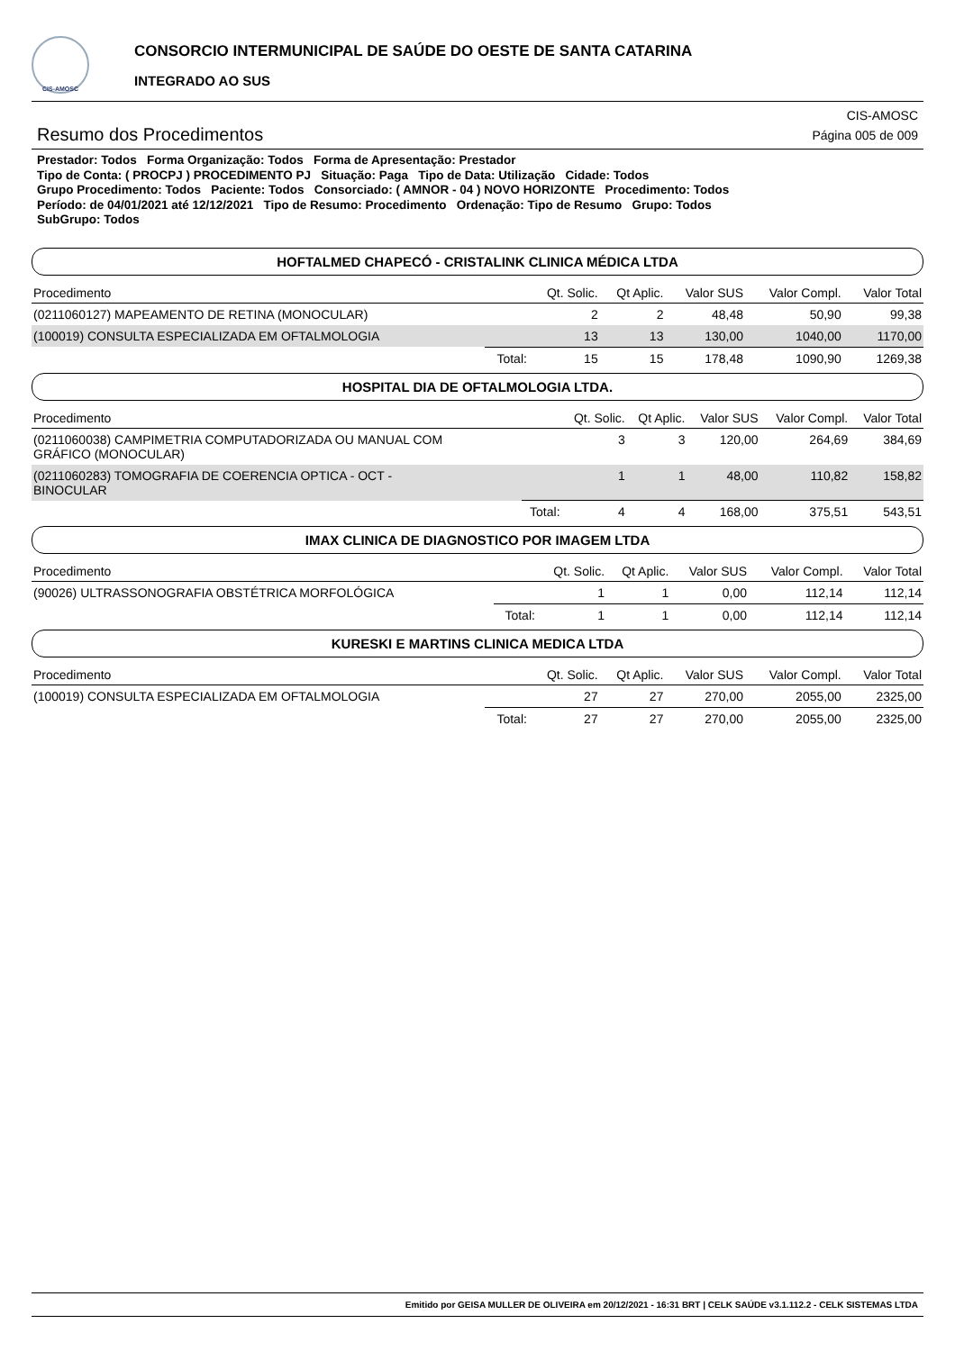CIS-AMOSC
CONSORCIO INTERMUNICIPAL DE SAÚDE DO OESTE DE SANTA CATARINA
INTEGRADO AO SUS
Resumo dos Procedimentos
CIS-AMOSC
Página 005 de 009
Prestador: Todos Forma Organização: Todos Forma de Apresentação: Prestador
Tipo de Conta: ( PROCPJ ) PROCEDIMENTO PJ Situação: Paga Tipo de Data: Utilização Cidade: Todos
Grupo Procedimento: Todos Paciente: Todos Consorciado: ( AMNOR - 04 ) NOVO HORIZONTE Procedimento: Todos
Período: de 04/01/2021 até 12/12/2021 Tipo de Resumo: Procedimento Ordenação: Tipo de Resumo Grupo: Todos
SubGrupo: Todos
HOFTALMED CHAPECÓ - CRISTALINK CLINICA MÉDICA LTDA
| Procedimento | | Qt. Solic. | Qt Aplic. | Valor SUS | Valor Compl. | Valor Total |
| --- | --- | --- | --- | --- | --- | --- |
| (0211060127) MAPEAMENTO DE RETINA (MONOCULAR) | | 2 | 2 | 48,48 | 50,90 | 99,38 |
| (100019) CONSULTA ESPECIALIZADA EM OFTALMOLOGIA | | 13 | 13 | 130,00 | 1040,00 | 1170,00 |
| | Total: | 15 | 15 | 178,48 | 1090,90 | 1269,38 |
HOSPITAL DIA DE OFTALMOLOGIA LTDA.
| Procedimento | | Qt. Solic. | Qt Aplic. | Valor SUS | Valor Compl. | Valor Total |
| --- | --- | --- | --- | --- | --- | --- |
| (0211060038) CAMPIMETRIA COMPUTADORIZADA OU MANUAL COM GRÁFICO (MONOCULAR) | | 3 | 3 | 120,00 | 264,69 | 384,69 |
| (0211060283) TOMOGRAFIA DE COERENCIA OPTICA - OCT - BINOCULAR | | 1 | 1 | 48,00 | 110,82 | 158,82 |
| | Total: | 4 | 4 | 168,00 | 375,51 | 543,51 |
IMAX CLINICA DE DIAGNOSTICO POR IMAGEM LTDA
| Procedimento | | Qt. Solic. | Qt Aplic. | Valor SUS | Valor Compl. | Valor Total |
| --- | --- | --- | --- | --- | --- | --- |
| (90026) ULTRASSONOGRAFIA OBSTÉTRICA MORFOLÓGICA | | 1 | 1 | 0,00 | 112,14 | 112,14 |
| | Total: | 1 | 1 | 0,00 | 112,14 | 112,14 |
KURESKI E MARTINS CLINICA MEDICA LTDA
| Procedimento | | Qt. Solic. | Qt Aplic. | Valor SUS | Valor Compl. | Valor Total |
| --- | --- | --- | --- | --- | --- | --- |
| (100019) CONSULTA ESPECIALIZADA EM OFTALMOLOGIA | | 27 | 27 | 270,00 | 2055,00 | 2325,00 |
| | Total: | 27 | 27 | 270,00 | 2055,00 | 2325,00 |
Emitido por GEISA MULLER DE OLIVEIRA em 20/12/2021 - 16:31 BRT | CELK SAÚDE v3.1.112.2 - CELK SISTEMAS LTDA